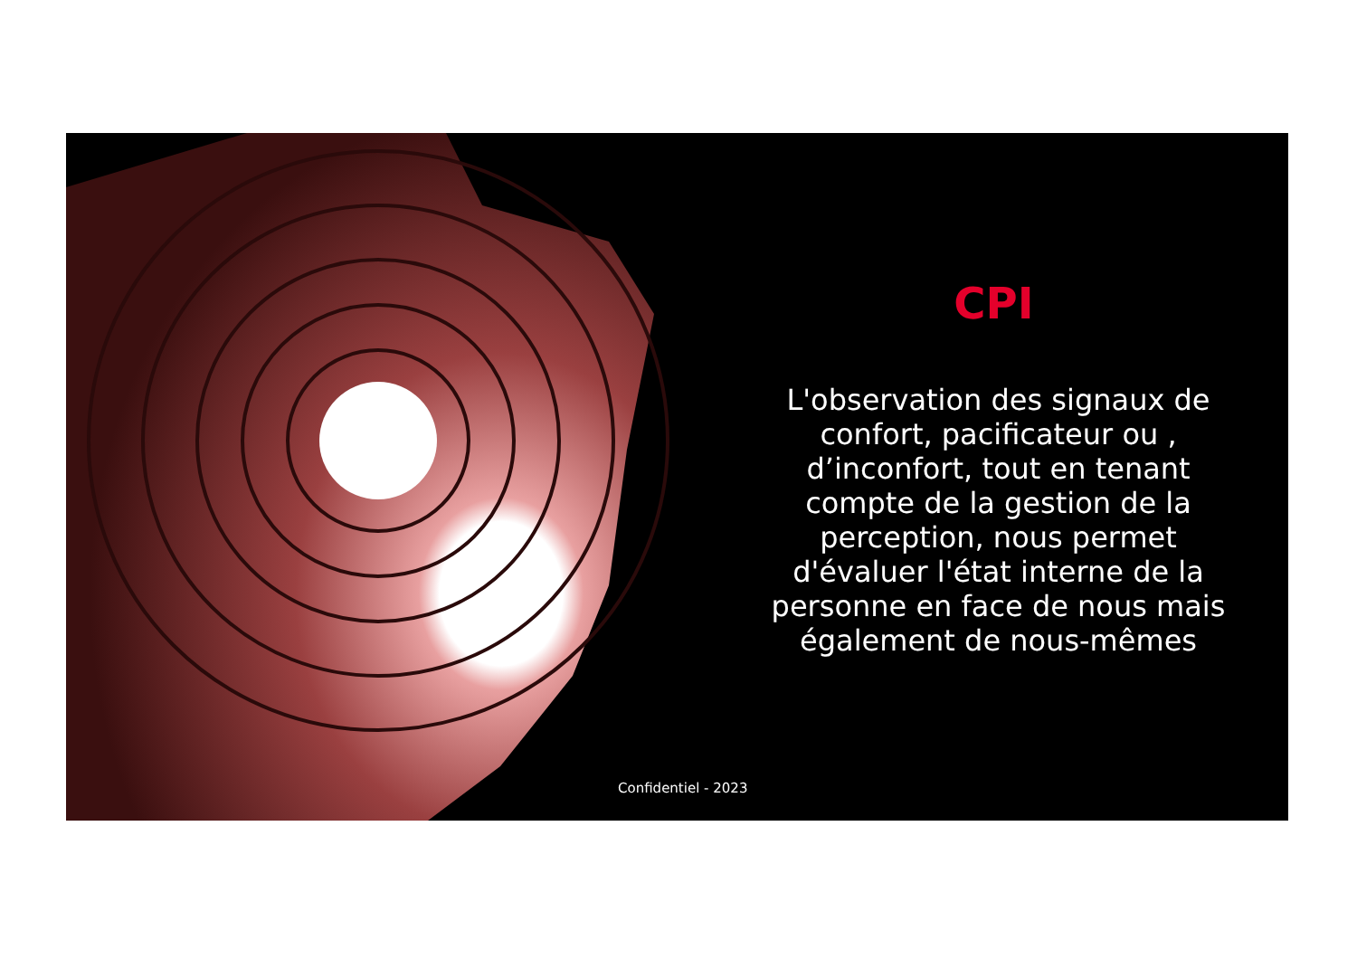CPI
L'observation des signaux de confort, pacificateur ou , d’inconfort, tout en tenant compte de la gestion de la perception, nous permet d'évaluer l'état interne de la personne en face de nous mais également de nous-mêmes
Confidentiel - 2023